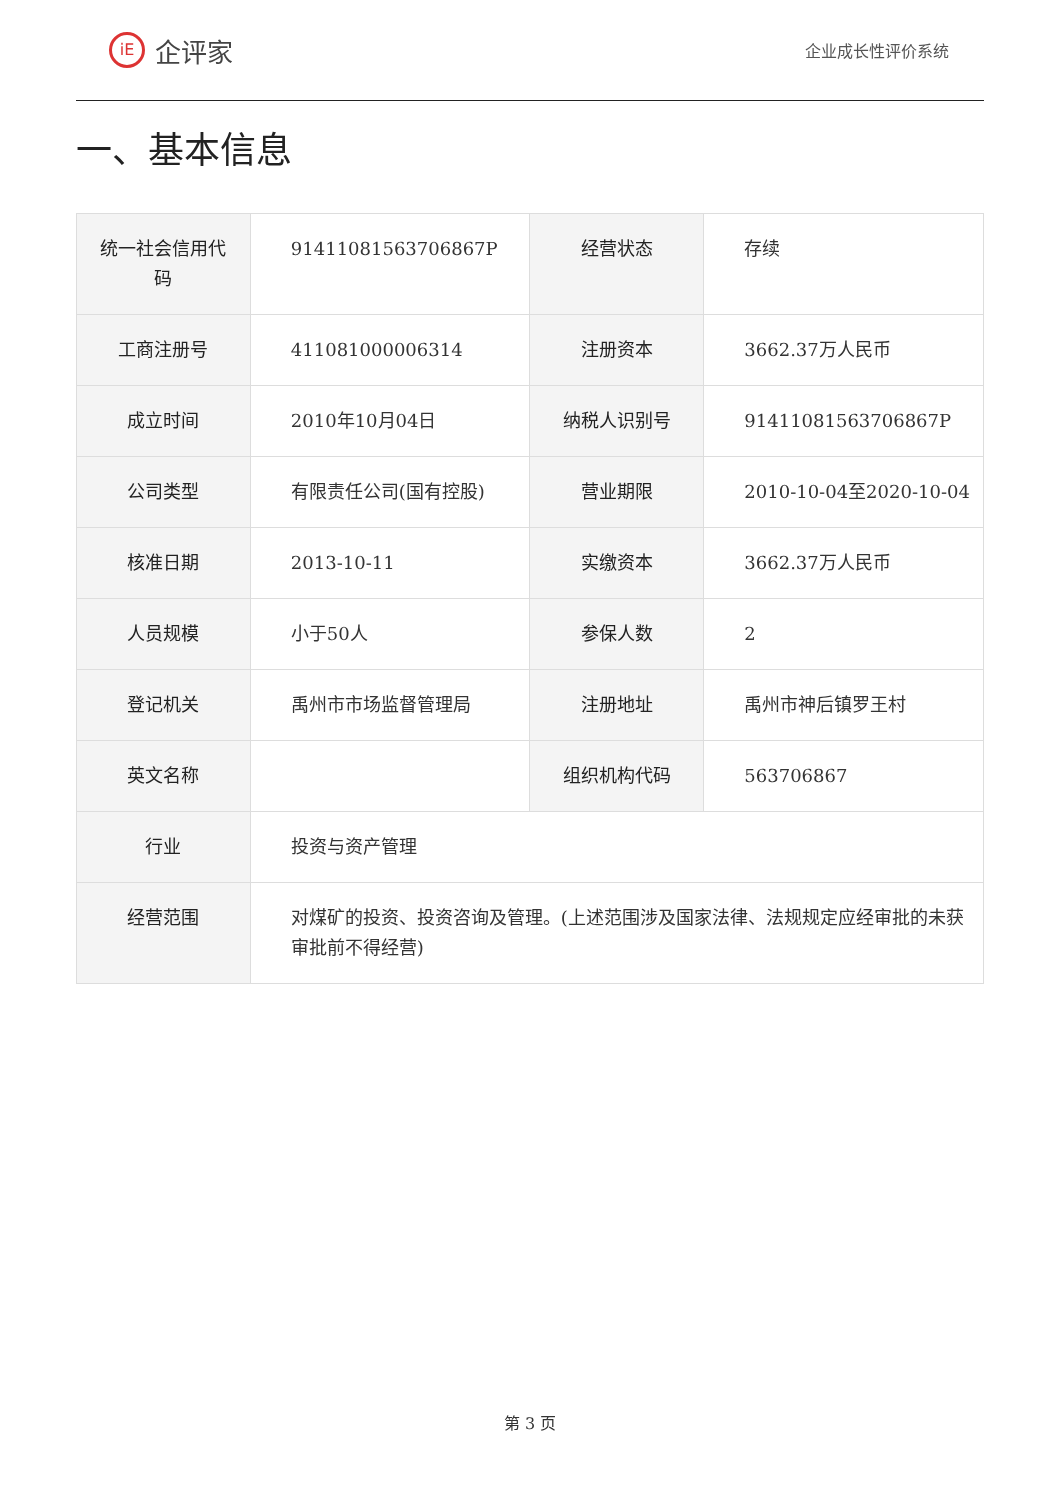iE 企评家
企业成长性评价系统
一、基本信息
| 统一社会信用代码 | 91411081563706867P | 经营状态 | 存续 |
| 工商注册号 | 411081000006314 | 注册资本 | 3662.37万人民币 |
| 成立时间 | 2010年10月04日 | 纳税人识别号 | 91411081563706867P |
| 公司类型 | 有限责任公司(国有控股) | 营业期限 | 2010-10-04至2020-10-04 |
| 核准日期 | 2013-10-11 | 实缴资本 | 3662.37万人民币 |
| 人员规模 | 小于50人 | 参保人数 | 2 |
| 登记机关 | 禹州市市场监督管理局 | 注册地址 | 禹州市神后镇罗王村 |
| 英文名称 | | 组织机构代码 | 563706867 |
| 行业 | 投资与资产管理 | | |
| 经营范围 | 对煤矿的投资、投资咨询及管理。(上述范围涉及国家法律、法规规定应经审批的未获审批前不得经营) | | |
第 3 页